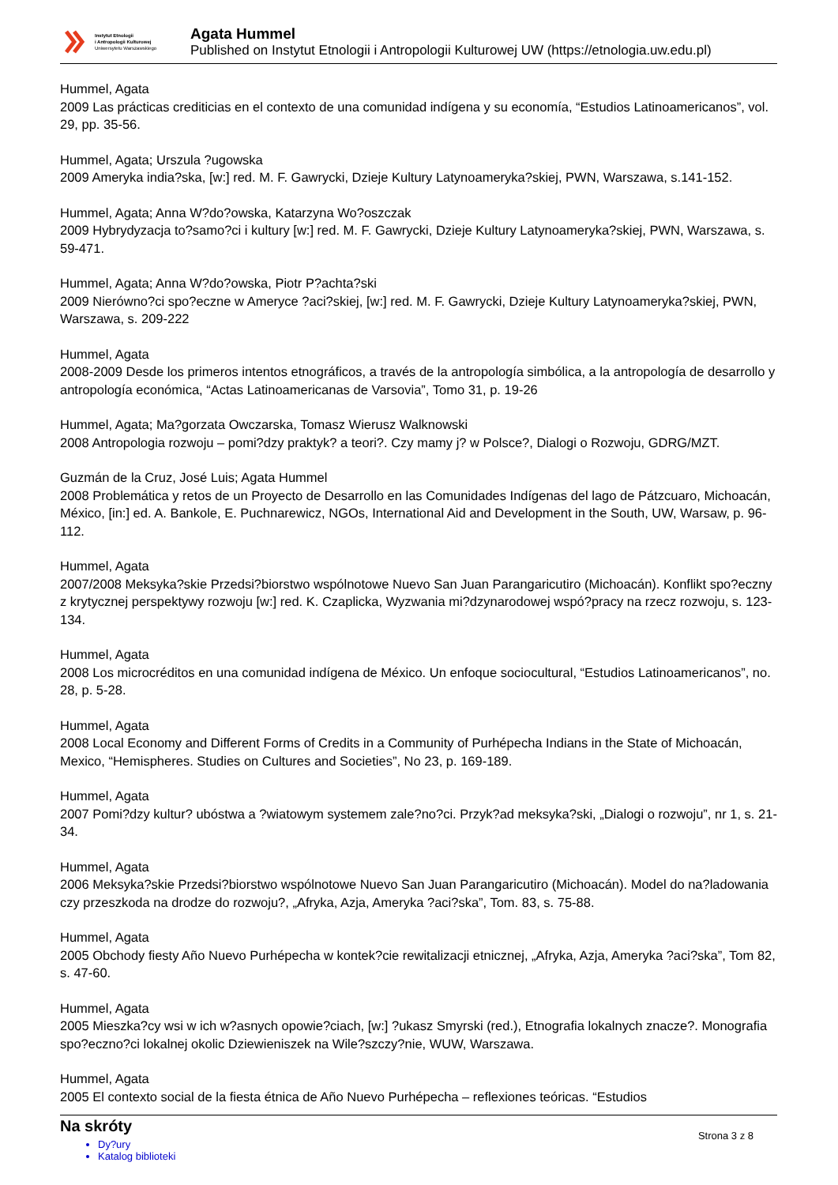Instytut Etnologii
i Antropologii Kulturowej
Uniwersytetu Warszawskiego
Agata Hummel
Published on Instytut Etnologii i Antropologii Kulturowej UW (https://etnologia.uw.edu.pl)
Hummel, Agata
2009 Las prácticas crediticias en el contexto de una comunidad indígena y su economía, “Estudios Latinoamericanos”, vol. 29, pp. 35-56.
Hummel, Agata; Urszula ?ugowska
2009 Ameryka india?ska, [w:] red. M. F. Gawrycki, Dzieje Kultury Latynoameryka?skiej, PWN, Warszawa, s.141-152.
Hummel, Agata; Anna W?do?owska, Katarzyna Wo?oszczak
2009 Hybrydyzacja to?samo?ci i kultury [w:] red. M. F. Gawrycki, Dzieje Kultury Latynoameryka?skiej, PWN, Warszawa, s. 59-471.
Hummel, Agata; Anna W?do?owska, Piotr P?achta?ski
2009 Nierówno?ci spo?eczne w Ameryce ?aci?skiej, [w:] red. M. F. Gawrycki, Dzieje Kultury Latynoameryka?skiej, PWN, Warszawa, s. 209-222
Hummel, Agata
2008-2009 Desde los primeros intentos etnográficos, a través de la antropología simbólica, a la antropología de desarrollo y antropología económica, “Actas Latinoamericanas de Varsovia”, Tomo 31, p. 19-26
Hummel, Agata; Ma?gorzata Owczarska, Tomasz Wierusz Walknowski
2008 Antropologia rozwoju – pomi?dzy praktyk? a teori?. Czy mamy j? w Polsce?, Dialogi o Rozwoju, GDRG/MZT.
Guzmán de la Cruz, José Luis; Agata Hummel
2008 Problemática y retos de un Proyecto de Desarrollo en las Comunidades Indígenas del lago de Pátzcuaro, Michoacán, México, [in:] ed. A. Bankole, E. Puchnarewicz, NGOs, International Aid and Development in the South, UW, Warsaw, p. 96-112.
Hummel, Agata
2007/2008 Meksyka?skie Przedsi?biorstwo wspólnotowe Nuevo San Juan Parangaricutiro (Michoacán). Konflikt spo?eczny z krytycznej perspektywy rozwoju [w:] red. K. Czaplicka, Wyzwania mi?dzynarodowej wspó?pracy na rzecz rozwoju, s. 123-134.
Hummel, Agata
2008 Los microcréditos en una comunidad indígena de México. Un enfoque sociocultural, “Estudios Latinoamericanos”, no. 28, p. 5-28.
Hummel, Agata
2008 Local Economy and Different Forms of Credits in a Community of Purhépecha Indians in the State of Michoacán, Mexico, “Hemispheres. Studies on Cultures and Societies”, No 23, p. 169-189.
Hummel, Agata
2007 Pomi?dzy kultur? ubóstwa a ?wiatowym systemem zale?no?ci. Przyk?ad meksyka?ski, „Dialogi o rozwoju”, nr 1, s. 21-34.
Hummel, Agata
2006 Meksyka?skie Przedsi?biorstwo wspólnotowe Nuevo San Juan Parangaricutiro (Michoacán). Model do na?ladowania czy przeszkoda na drodze do rozwoju?, „Afryka, Azja, Ameryka ?aci?ska”, Tom. 83, s. 75-88.
Hummel, Agata
2005 Obchody fiesty Año Nuevo Purhépecha w kontek?cie rewitalizacji etnicznej, „Afryka, Azja, Ameryka ?aci?ska”, Tom 82, s. 47-60.
Hummel, Agata
2005 Mieszka?cy wsi w ich w?asnych opowie?ciach, [w:] ?ukasz Smyrski (red.), Etnografia lokalnych znacze?. Monografia spo?eczno?ci lokalnej okolic Dziewieniszek na Wile?szczy?nie, WUW, Warszawa.
Hummel, Agata
2005 El contexto social de la fiesta étnica de Año Nuevo Purhépecha – reflexiones teóricas. “Estudios
Na skróty
Dy?ury
Katalog biblioteki
Strona 3 z 8